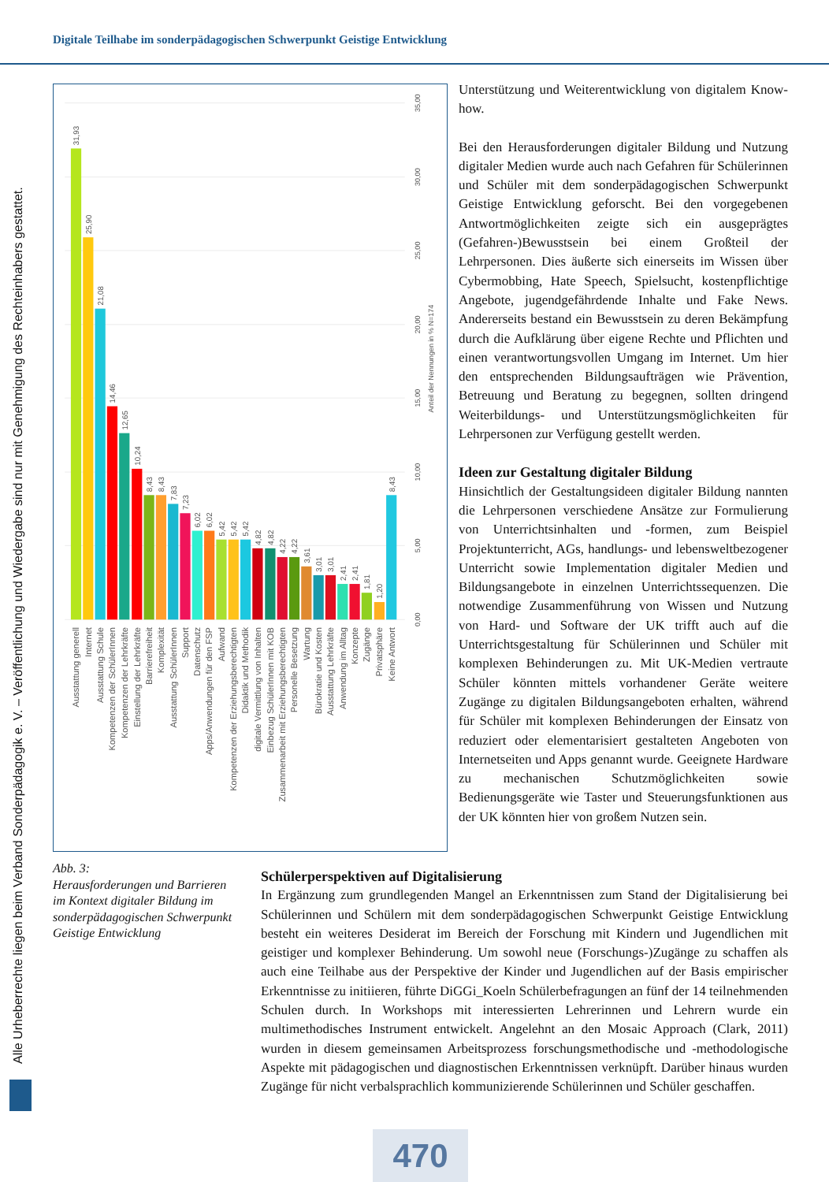Digitale Teilhabe im sonderpädagogischen Schwerpunkt Geistige Entwicklung
Alle Urheberrechte liegen beim Verband Sonderpädagogik e. V. – Veröffentlichung und Wiedergabe sind nur mit Genehmigung des Rechteinhabers gestattet.
0,00
5,00
10,00
15,00
20,00
25,00
30,00
35,00
Anteil der Nennungen in % N=174
31,93
25,90
21,08
14,46
12,65
10,24
8,43
8,43
7,83
7,23
6,02
6,02
5,42
5,42
5,42
4,82
4,82
4,22
4,22
3,61
3,01
3,01
2,41
2,41
1,81
1,20
8,43
Ausstattung generell
Internet
Ausstattung Schule
Kompetenzen der SchülerInnen
Kompetenzen der Lehrkräfte
Einstellung der Lehrkräfte
Barrierefreiheit
Komplexität
Ausstattung SchülerInnen
Support
Datenschutz
Apps/Anwendungen für den FSP
Aufwand
Kompetenzen der Erziehungsberechtigten
Didaktik und Methodik
digitale Vermittlung von Inhalten
Einbezug SchülerInnen mit KOB
Zusammenarbeit mit Erziehungsberechtigten
Personelle Besetzung
Wartung
Bürokratie und Kosten
Ausstattung Lehrkräfte
Anwendung im Alltag
Konzepte
Zugänge
Privatsphäre
Keine Antwort
Unterstützung und Weiterentwicklung von digitalem Know-how.
Bei den Herausforderungen digitaler Bildung und Nutzung digitaler Medien wurde auch nach Gefahren für Schülerinnen und Schüler mit dem sonderpädagogischen Schwerpunkt Geistige Entwicklung geforscht. Bei den vorgegebenen Antwortmöglichkeiten zeigte sich ein ausgeprägtes (Gefahren-)Bewusstsein bei einem Großteil der Lehrpersonen. Dies äußerte sich einerseits im Wissen über Cybermobbing, Hate Speech, Spielsucht, kostenpflichtige Angebote, jugendgefährdende Inhalte und Fake News. Andererseits bestand ein Bewusstsein zu deren Bekämpfung durch die Aufklärung über eigene Rechte und Pflichten und einen verantwortungsvollen Umgang im Internet. Um hier den entsprechenden Bildungsaufträgen wie Prävention, Betreuung und Beratung zu begegnen, sollten dringend Weiterbildungs- und Unterstützungsmöglichkeiten für Lehrpersonen zur Verfügung gestellt werden.
Ideen zur Gestaltung digitaler Bildung
Hinsichtlich der Gestaltungsideen digitaler Bildung nannten die Lehrpersonen verschiedene Ansätze zur Formulierung von Unterrichtsinhalten und -formen, zum Beispiel Projektunterricht, AGs, handlungs- und lebensweltbezogener Unterricht sowie Implementation digitaler Medien und Bildungsangebote in einzelnen Unterrichtssequenzen. Die notwendige Zusammenführung von Wissen und Nutzung von Hard- und Software der UK trifft auch auf die Unterrichtsgestaltung für Schülerinnen und Schüler mit komplexen Behinderungen zu. Mit UK-Medien vertraute Schüler könnten mittels vorhandener Geräte weitere Zugänge zu digitalen Bildungsangeboten erhalten, während für Schüler mit komplexen Behinderungen der Einsatz von reduziert oder elementarisiert gestalteten Angeboten von Internetseiten und Apps genannt wurde. Geeignete Hardware zu mechanischen Schutzmöglichkeiten sowie Bedienungsgeräte wie Taster und Steuerungsfunktionen aus der UK könnten hier von großem Nutzen sein.
Abb. 3:
Herausforderungen und Barrieren im Kontext digitaler Bildung im sonderpädagogischen Schwerpunkt Geistige Entwicklung
Schülerperspektiven auf Digitalisierung
In Ergänzung zum grundlegenden Mangel an Erkenntnissen zum Stand der Digitalisierung bei Schülerinnen und Schülern mit dem sonderpädagogischen Schwerpunkt Geistige Entwicklung besteht ein weiteres Desiderat im Bereich der Forschung mit Kindern und Jugendlichen mit geistiger und komplexer Behinderung. Um sowohl neue (Forschungs-)Zugänge zu schaffen als auch eine Teilhabe aus der Perspektive der Kinder und Jugendlichen auf der Basis empirischer Erkenntnisse zu initiieren, führte DiGGi_Koeln Schülerbefragungen an fünf der 14 teilnehmenden Schulen durch. In Workshops mit interessierten Lehrerinnen und Lehrern wurde ein multimethodisches Instrument entwickelt. Angelehnt an den Mosaic Approach (Clark, 2011) wurden in diesem gemeinsamen Arbeitsprozess forschungsmethodische und -methodologische Aspekte mit pädagogischen und diagnostischen Erkenntnissen verknüpft. Darüber hinaus wurden Zugänge für nicht verbalsprachlich kommunizierende Schülerinnen und Schüler geschaffen.
470